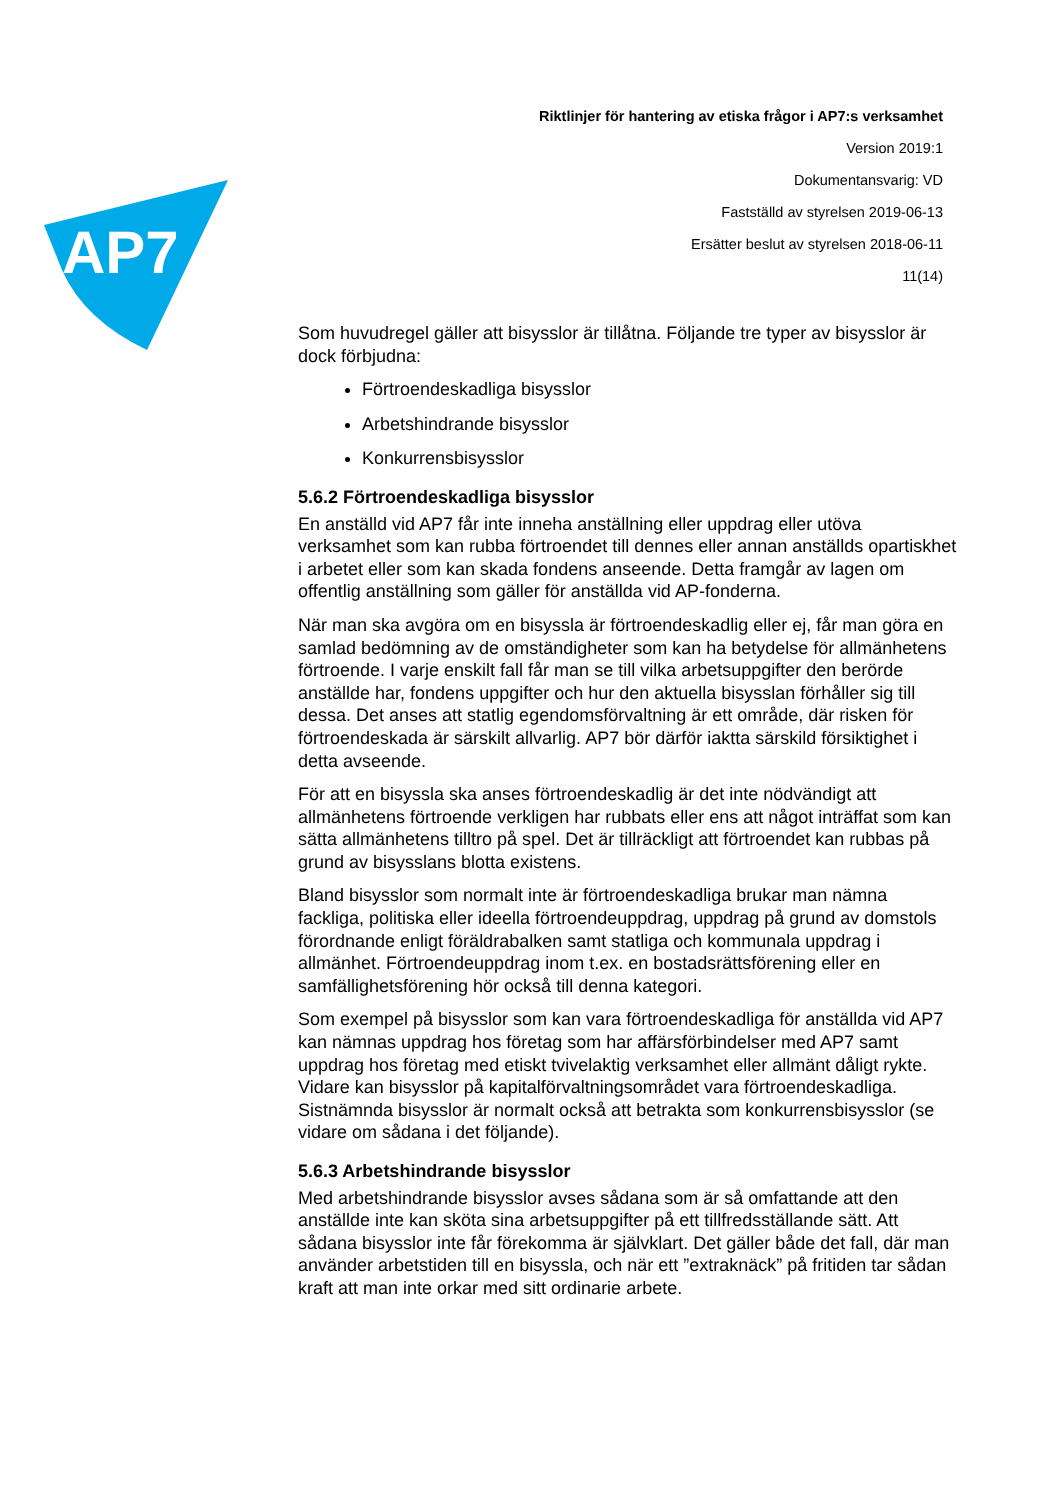AP7
Riktlinjer för hantering av etiska frågor i AP7:s verksamhet
Version 2019:1
Dokumentansvarig: VD
Fastställd av styrelsen 2019-06-13
Ersätter beslut av styrelsen 2018-06-11
11(14)
Som huvudregel gäller att bisysslor är tillåtna. Följande tre typer av bisysslor är dock förbjudna:
Förtroendeskadliga bisysslor
Arbetshindrande bisysslor
Konkurrensbisysslor
5.6.2 Förtroendeskadliga bisysslor
En anställd vid AP7 får inte inneha anställning eller uppdrag eller utöva verksamhet som kan rubba förtroendet till dennes eller annan anställds opartiskhet i arbetet eller som kan skada fondens anseende. Detta framgår av lagen om offentlig anställning som gäller för anställda vid AP-fonderna.
När man ska avgöra om en bisyssla är förtroendeskadlig eller ej, får man göra en samlad bedömning av de omständigheter som kan ha betydelse för allmänhetens förtroende. I varje enskilt fall får man se till vilka arbetsuppgifter den berörde anställde har, fondens uppgifter och hur den aktuella bisysslan förhåller sig till dessa. Det anses att statlig egendomsförvaltning är ett område, där risken för förtroendeskada är särskilt allvarlig. AP7 bör därför iaktta särskild försiktighet i detta avseende.
För att en bisyssla ska anses förtroendeskadlig är det inte nödvändigt att allmänhetens förtroende verkligen har rubbats eller ens att något inträffat som kan sätta allmänhetens tilltro på spel. Det är tillräckligt att förtroendet kan rubbas på grund av bisysslans blotta existens.
Bland bisysslor som normalt inte är förtroendeskadliga brukar man nämna fackliga, politiska eller ideella förtroendeuppdrag, uppdrag på grund av domstols förordnande enligt föräldrabalken samt statliga och kommunala uppdrag i allmänhet. Förtroendeuppdrag inom t.ex. en bostadsrättsförening eller en samfällighetsförening hör också till denna kategori.
Som exempel på bisysslor som kan vara förtroendeskadliga för anställda vid AP7 kan nämnas uppdrag hos företag som har affärsförbindelser med AP7 samt uppdrag hos företag med etiskt tvivelaktig verksamhet eller allmänt dåligt rykte. Vidare kan bisysslor på kapitalförvaltningsområdet vara förtroendeskadliga. Sistnämnda bisysslor är normalt också att betrakta som konkurrensbisysslor (se vidare om sådana i det följande).
5.6.3 Arbetshindrande bisysslor
Med arbetshindrande bisysslor avses sådana som är så omfattande att den anställde inte kan sköta sina arbetsuppgifter på ett tillfredsställande sätt. Att sådana bisysslor inte får förekomma är självklart. Det gäller både det fall, där man använder arbetstiden till en bisyssla, och när ett ”extraknäck” på fritiden tar sådan kraft att man inte orkar med sitt ordinarie arbete.